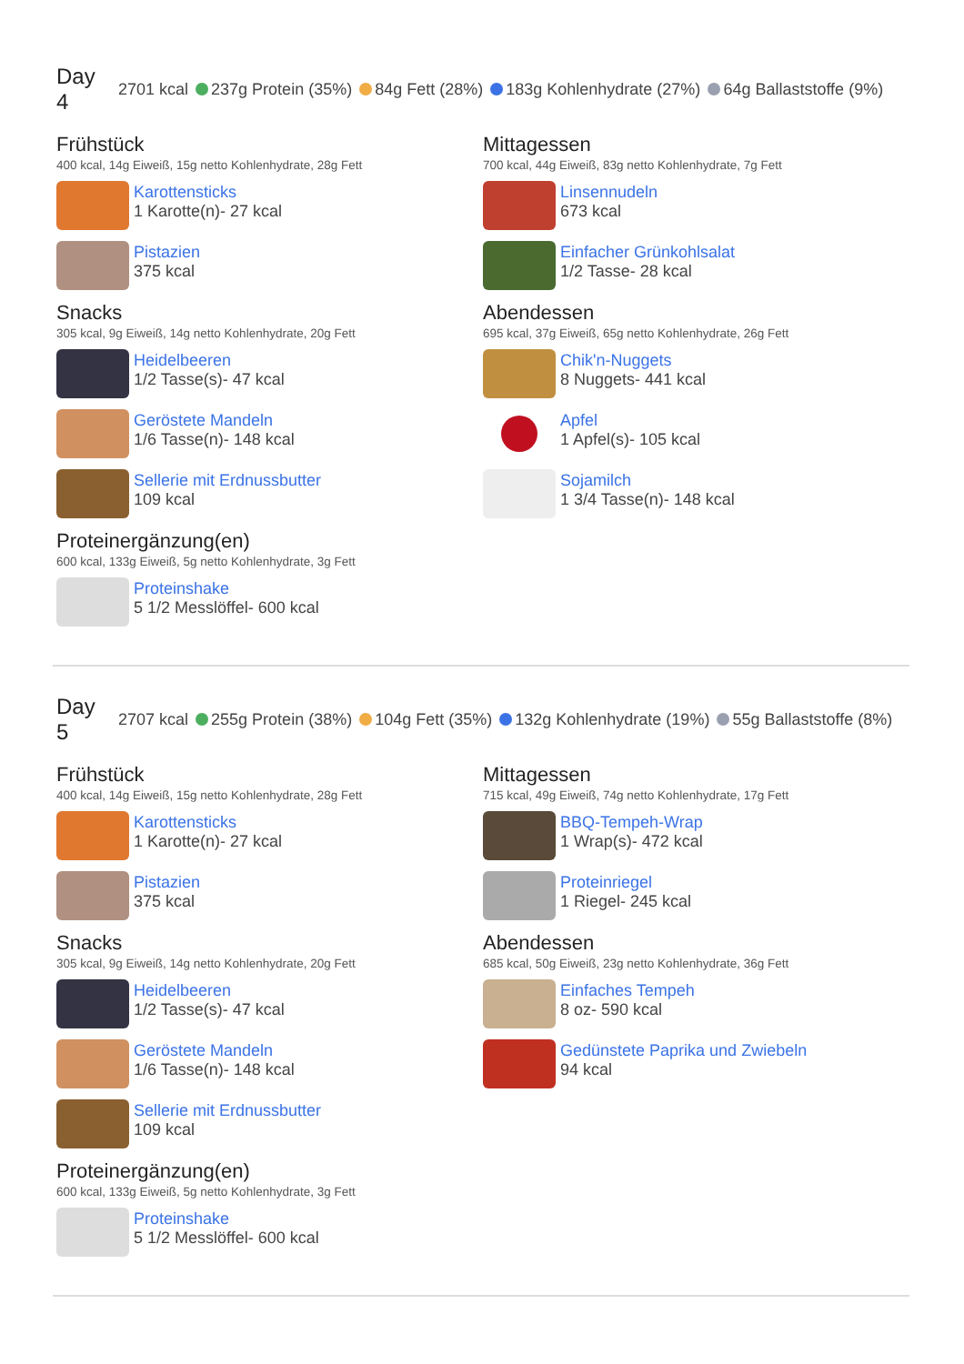Day 4
2701 kcal 237g Protein (35%) 84g Fett (28%) 183g Kohlenhydrate (27%) 64g Ballaststoffe (9%)
Frühstück
400 kcal, 14g Eiweiß, 15g netto Kohlenhydrate, 28g Fett
Karottensticks
1 Karotte(n)- 27 kcal
Pistazien
375 kcal
Snacks
305 kcal, 9g Eiweiß, 14g netto Kohlenhydrate, 20g Fett
Heidelbeeren
1/2 Tasse(s)- 47 kcal
Geröstete Mandeln
1/6 Tasse(n)- 148 kcal
Sellerie mit Erdnussbutter
109 kcal
Proteinergänzung(en)
600 kcal, 133g Eiweiß, 5g netto Kohlenhydrate, 3g Fett
Proteinshake
5 1/2 Messlöffel- 600 kcal
Mittagessen
700 kcal, 44g Eiweiß, 83g netto Kohlenhydrate, 7g Fett
Linsennudeln
673 kcal
Einfacher Grünkohlsalat
1/2 Tasse- 28 kcal
Abendessen
695 kcal, 37g Eiweiß, 65g netto Kohlenhydrate, 26g Fett
Chik'n-Nuggets
8 Nuggets- 441 kcal
Apfel
1 Apfel(s)- 105 kcal
Sojamilch
1 3/4 Tasse(n)- 148 kcal
Day
5
2707 kcal 255g Protein (38%) 104g Fett (35%) 132g Kohlenhydrate (19%) 55g Ballaststoffe (8%)
Frühstück
400 kcal, 14g Eiweiß, 15g netto Kohlenhydrate, 28g Fett
Karottensticks
1 Karotte(n)- 27 kcal
Pistazien
375 kcal
Snacks
305 kcal, 9g Eiweiß, 14g netto Kohlenhydrate, 20g Fett
Heidelbeeren
1/2 Tasse(s)- 47 kcal
Geröstete Mandeln
1/6 Tasse(n)- 148 kcal
Sellerie mit Erdnussbutter
109 kcal
Proteinergänzung(en)
600 kcal, 133g Eiweiß, 5g netto Kohlenhydrate, 3g Fett
Proteinshake
5 1/2 Messlöffel- 600 kcal
Mittagessen
715 kcal, 49g Eiweiß, 74g netto Kohlenhydrate, 17g Fett
BBQ-Tempeh-Wrap
1 Wrap(s)- 472 kcal
Proteinriegel
1 Riegel- 245 kcal
Abendessen
685 kcal, 50g Eiweiß, 23g netto Kohlenhydrate, 36g Fett
Einfaches Tempeh
8 oz- 590 kcal
Gedünstete Paprika und Zwiebeln
94 kcal